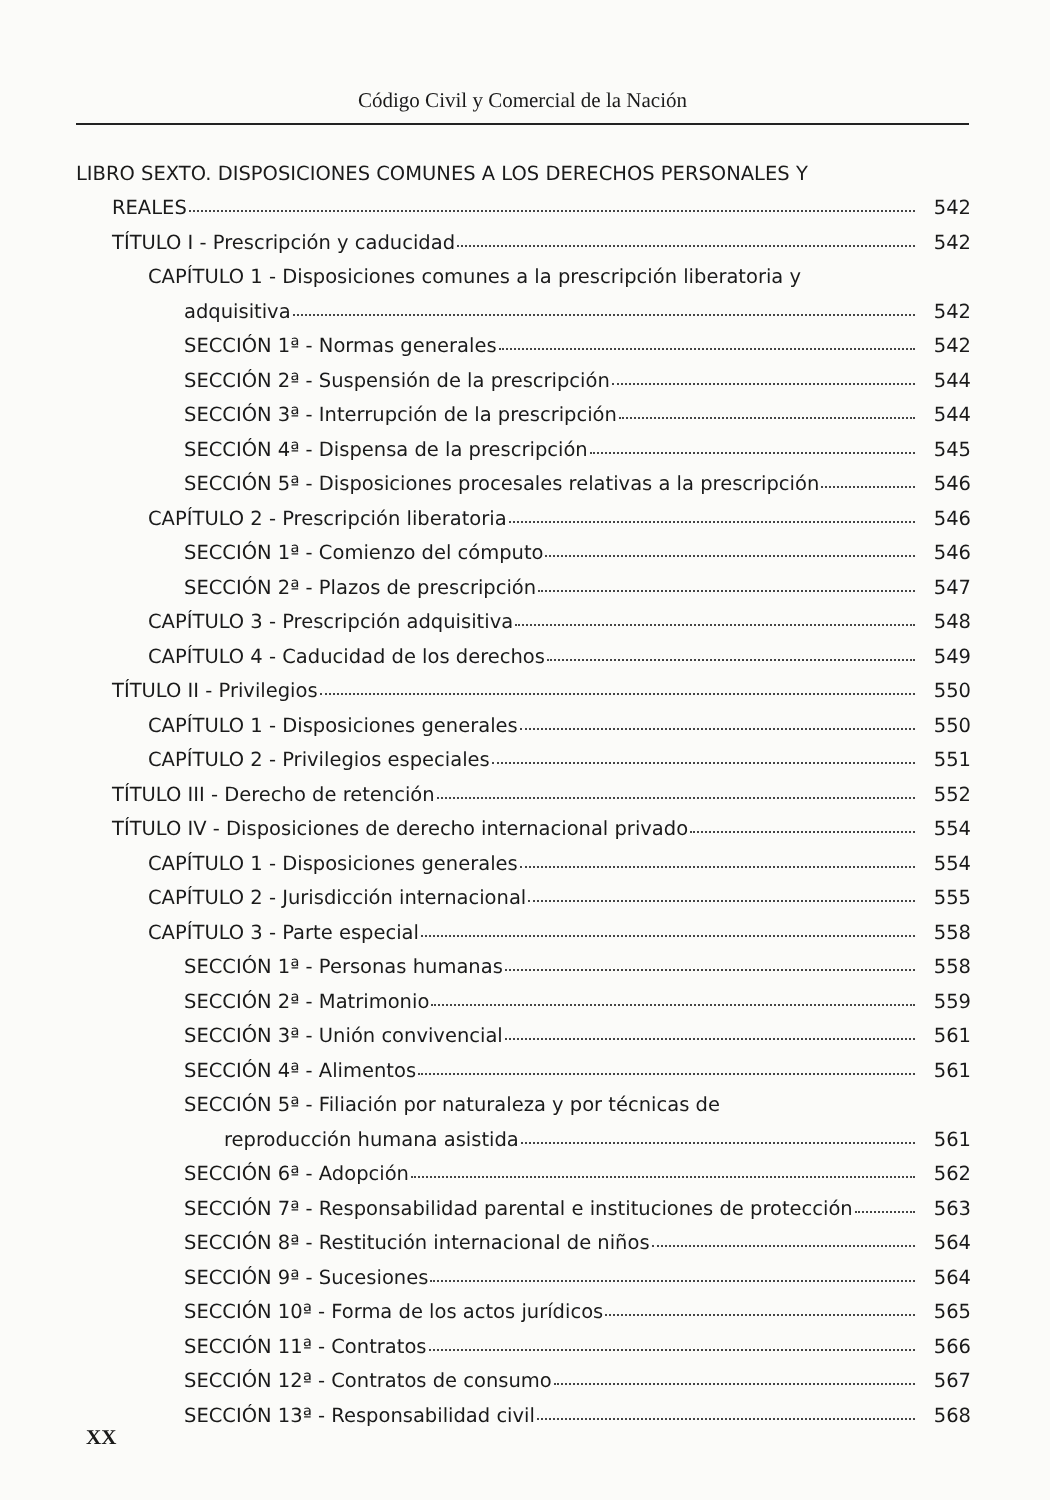Código Civil y Comercial de la Nación
LIBRO SEXTO. DISPOSICIONES COMUNES A LOS DERECHOS PERSONALES Y
REALES 542
TÍTULO I - Prescripción y caducidad 542
CAPÍTULO 1 - Disposiciones comunes a la prescripción liberatoria y
adquisitiva 542
SECCIÓN 1ª - Normas generales 542
SECCIÓN 2ª - Suspensión de la prescripción 544
SECCIÓN 3ª - Interrupción de la prescripción 544
SECCIÓN 4ª - Dispensa de la prescripción 545
SECCIÓN 5ª - Disposiciones procesales relativas a la prescripción 546
CAPÍTULO 2 - Prescripción liberatoria 546
SECCIÓN 1ª - Comienzo del cómputo 546
SECCIÓN 2ª - Plazos de prescripción 547
CAPÍTULO 3 - Prescripción adquisitiva 548
CAPÍTULO 4 - Caducidad de los derechos 549
TÍTULO II - Privilegios 550
CAPÍTULO 1 - Disposiciones generales 550
CAPÍTULO 2 - Privilegios especiales 551
TÍTULO III - Derecho de retención 552
TÍTULO IV - Disposiciones de derecho internacional privado 554
CAPÍTULO 1 - Disposiciones generales 554
CAPÍTULO 2 - Jurisdicción internacional 555
CAPÍTULO 3 - Parte especial 558
SECCIÓN 1ª - Personas humanas 558
SECCIÓN 2ª - Matrimonio 559
SECCIÓN 3ª - Unión convivencial 561
SECCIÓN 4ª - Alimentos 561
SECCIÓN 5ª - Filiación por naturaleza y por técnicas de
reproducción humana asistida 561
SECCIÓN 6ª - Adopción 562
SECCIÓN 7ª - Responsabilidad parental e instituciones de protección 563
SECCIÓN 8ª - Restitución internacional de niños 564
SECCIÓN 9ª - Sucesiones 564
SECCIÓN 10ª - Forma de los actos jurídicos 565
SECCIÓN 11ª - Contratos 566
SECCIÓN 12ª - Contratos de consumo 567
SECCIÓN 13ª - Responsabilidad civil 568
XX